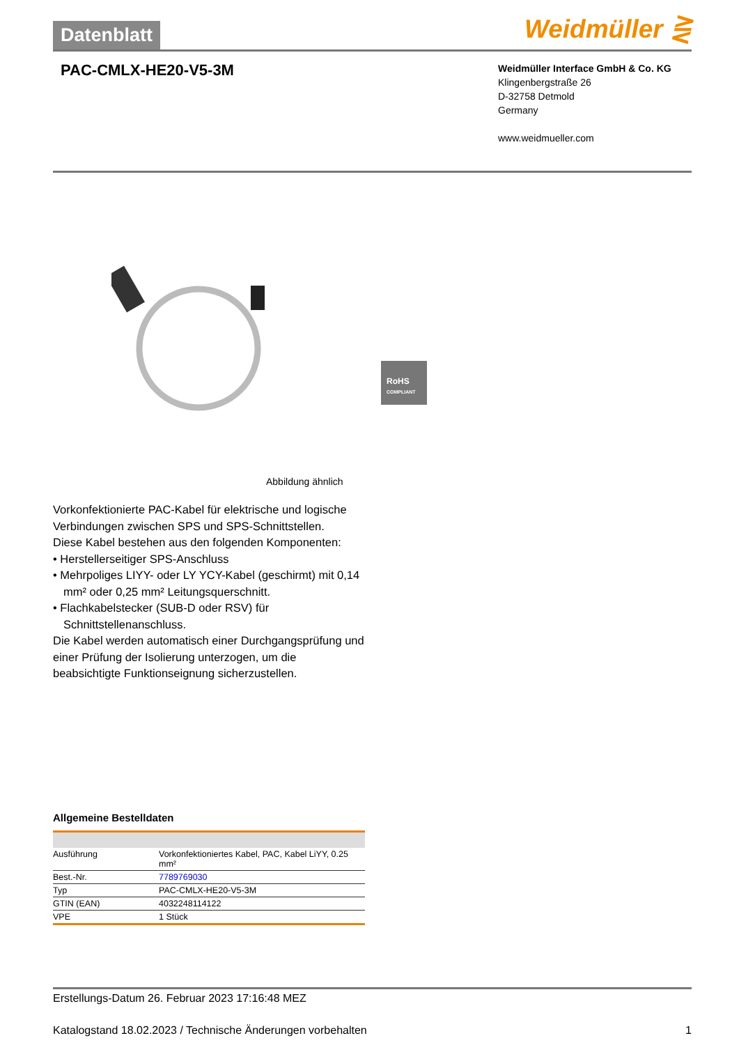Datenblatt
Weidmüller ⋛
PAC-CMLX-HE20-V5-3M
Weidmüller Interface GmbH & Co. KG
Klingenbergstraße 26
D-32758 Detmold
Germany
www.weidmueller.com
RoHS
COMPLIANT
Abbildung ähnlich
Vorkonfektionierte PAC-Kabel für elektrische und logische Verbindungen zwischen SPS und SPS-Schnittstellen.
Diese Kabel bestehen aus den folgenden Komponenten:
• Herstellerseitiger SPS-Anschluss
• Mehrpoliges LIYY- oder LY YCY-Kabel (geschirmt) mit 0,14 mm² oder 0,25 mm² Leitungsquerschnitt.
• Flachkabelstecker (SUB-D oder RSV) für Schnittstellenanschluss.
Die Kabel werden automatisch einer Durchgangsprüfung und einer Prüfung der Isolierung unterzogen, um die beabsichtigte Funktionseignung sicherzustellen.
Allgemeine Bestelldaten
| Ausführung | Vorkonfektioniertes Kabel, PAC, Kabel LiYY, 0.25 mm² |
| Best.-Nr. | 7789769030 |
| Typ | PAC-CMLX-HE20-V5-3M |
| GTIN (EAN) | 4032248114122 |
| VPE | 1 Stück |
Erstellungs-Datum 26. Februar 2023 17:16:48 MEZ
Katalogstand 18.02.2023 / Technische Änderungen vorbehalten 1